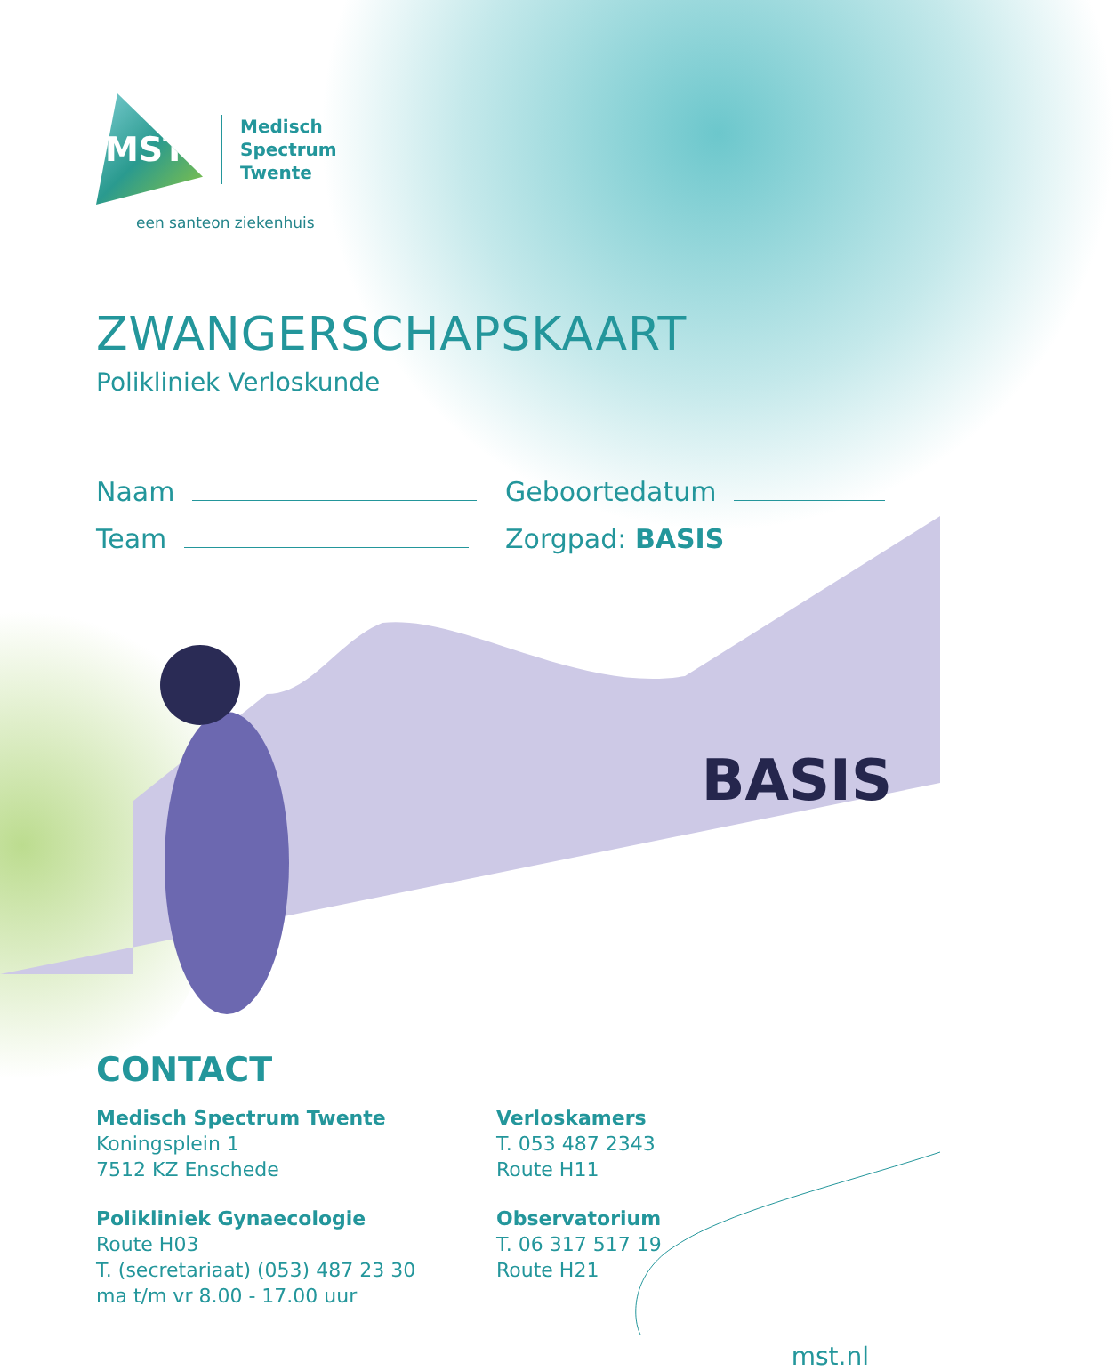MST
Medisch
Spectrum
Twente
een santeon ziekenhuis
ZWANGERSCHAPSKAART
Polikliniek Verloskunde
Naam
Team
Geboortedatum
Zorgpad: BASIS
BASIS
CONTACT
Medisch Spectrum Twente
Koningsplein 1
7512 KZ Enschede
Polikliniek Gynaecologie
Route H03
T. (secretariaat) (053) 487 23 30
ma t/m vr 8.00 - 17.00 uur
Verloskamers
T. 053 487 2343
Route H11
Observatorium
T. 06 317 517 19
Route H21
mst.nl